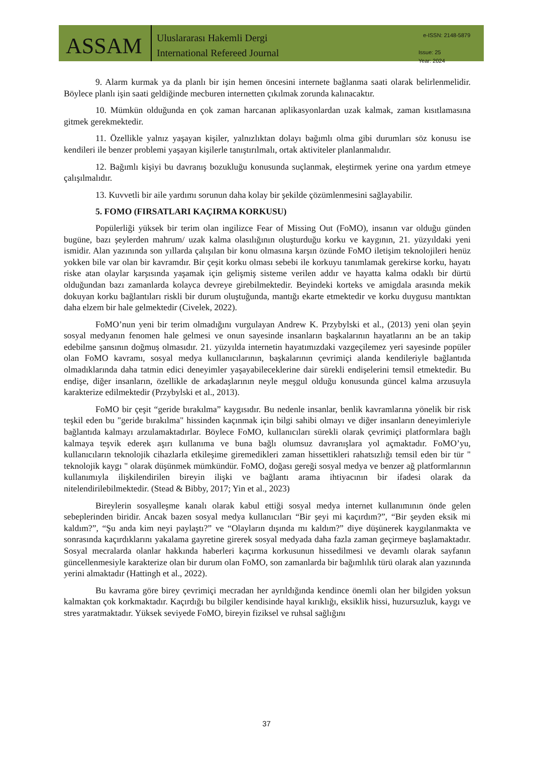ASSAM
Uluslararası Hakemli Dergi
International Refereed Journal
e-ISSN: 2148-5879
Issue: 25
Year: 2024
9. Alarm kurmak ya da planlı bir işin hemen öncesini internete bağlanma saati olarak belirlenmelidir. Böylece planlı işin saati geldiğinde mecburen internetten çıkılmak zorunda kalınacaktır.
10. Mümkün olduğunda en çok zaman harcanan aplikasyonlardan uzak kalmak, zaman kısıtlamasına gitmek gerekmektedir.
11. Özellikle yalnız yaşayan kişiler, yalnızlıktan dolayı bağımlı olma gibi durumları söz konusu ise kendileri ile benzer problemi yaşayan kişilerle tanıştırılmalı, ortak aktiviteler planlanmalıdır.
12. Bağımlı kişiyi bu davranış bozukluğu konusunda suçlanmak, eleştirmek yerine ona yardım etmeye çalışılmalıdır.
13. Kuvvetli bir aile yardımı sorunun daha kolay bir şekilde çözümlenmesini sağlayabilir.
5. FOMO (FIRSATLARI KAÇIRMA KORKUSU)
Popülerliği yüksek bir terim olan ingilizce Fear of Missing Out (FoMO), insanın var olduğu günden bugüne, bazı şeylerden mahrum/ uzak kalma olasılığının oluşturduğu korku ve kaygının, 21. yüzyıldaki yeni ismidir. Alan yazınında son yıllarda çalışılan bir konu olmasına karşın özünde FoMO iletişim teknolojileri henüz yokken bile var olan bir kavramdır. Bir çeşit korku olması sebebi ile korkuyu tanımlamak gerekirse korku, hayatı riske atan olaylar karşısında yaşamak için gelişmiş sisteme verilen addır ve hayatta kalma odaklı bir dürtü olduğundan bazı zamanlarda kolayca devreye girebilmektedir. Beyindeki korteks ve amigdala arasında mekik dokuyan korku bağlantıları riskli bir durum oluştuğunda, mantığı ekarte etmektedir ve korku duygusu mantıktan daha elzem bir hale gelmektedir (Civelek, 2022).
FoMO’nun yeni bir terim olmadığını vurgulayan Andrew K. Przybylski et al., (2013) yeni olan şeyin sosyal medyanın fenomen hale gelmesi ve onun sayesinde insanların başkalarının hayatlarını an be an takip edebilme şansının doğmuş olmasıdır. 21. yüzyılda internetin hayatımızdaki vazgeçilemez yeri sayesinde popüler olan FoMO kavramı, sosyal medya kullanıcılarının, başkalarının çevrimiçi alanda kendileriyle bağlantıda olmadıklarında daha tatmin edici deneyimler yaşayabileceklerine dair sürekli endişelerini temsil etmektedir. Bu endişe, diğer insanların, özellikle de arkadaşlarının neyle meşgul olduğu konusunda güncel kalma arzusuyla karakterize edilmektedir (Przybylski et al., 2013).
FoMO bir çeşit “geride bırakılma” kaygısıdır. Bu nedenle insanlar, benlik kavramlarına yönelik bir risk teşkil eden bu "geride bırakılma" hissinden kaçınmak için bilgi sahibi olmayı ve diğer insanların deneyimleriyle bağlantıda kalmayı arzulamaktadırlar. Böylece FoMO, kullanıcıları sürekli olarak çevrimiçi platformlara bağlı kalmaya teşvik ederek aşırı kullanıma ve buna bağlı olumsuz davranışlara yol açmaktadır. FoMO’yu, kullanıcıların teknolojik cihazlarla etkileşime giremedikleri zaman hissettikleri rahatsızlığı temsil eden bir tür " teknolojik kaygı " olarak düşünmek mümkündür. FoMO, doğası gereği sosyal medya ve benzer ağ platformlarının kullanımıyla ilişkilendirilen bireyin ilişki ve bağlantı arama ihtiyacının bir ifadesi olarak da nitelendirilebilmektedir. (Stead & Bibby, 2017; Yin et al., 2023)
Bireylerin sosyalleşme kanalı olarak kabul ettiği sosyal medya internet kullanımının önde gelen sebeplerinden biridir. Ancak bazen sosyal medya kullanıcıları “Bir şeyi mi kaçırdım?”, “Bir şeyden eksik mi kaldım?”, “Şu anda kim neyi paylaştı?” ve “Olayların dışında mı kaldım?” diye düşünerek kaygılanmakta ve sonrasında kaçırdıklarını yakalama gayretine girerek sosyal medyada daha fazla zaman geçirmeye başlamaktadır. Sosyal mecralarda olanlar hakkında haberleri kaçırma korkusunun hissedilmesi ve devamlı olarak sayfanın güncellenmesiyle karakterize olan bir durum olan FoMO, son zamanlarda bir bağımlılık türü olarak alan yazınında yerini almaktadır (Hattingh et al., 2022).
Bu kavrama göre birey çevrimiçi mecradan her ayrıldığında kendince önemli olan her bilgiden yoksun kalmaktan çok korkmaktadır. Kaçırdığı bu bilgiler kendisinde hayal kırıklığı, eksiklik hissi, huzursuzluk, kaygı ve stres yaratmaktadır. Yüksek seviyede FoMO, bireyin fiziksel ve ruhsal sağlığını
37